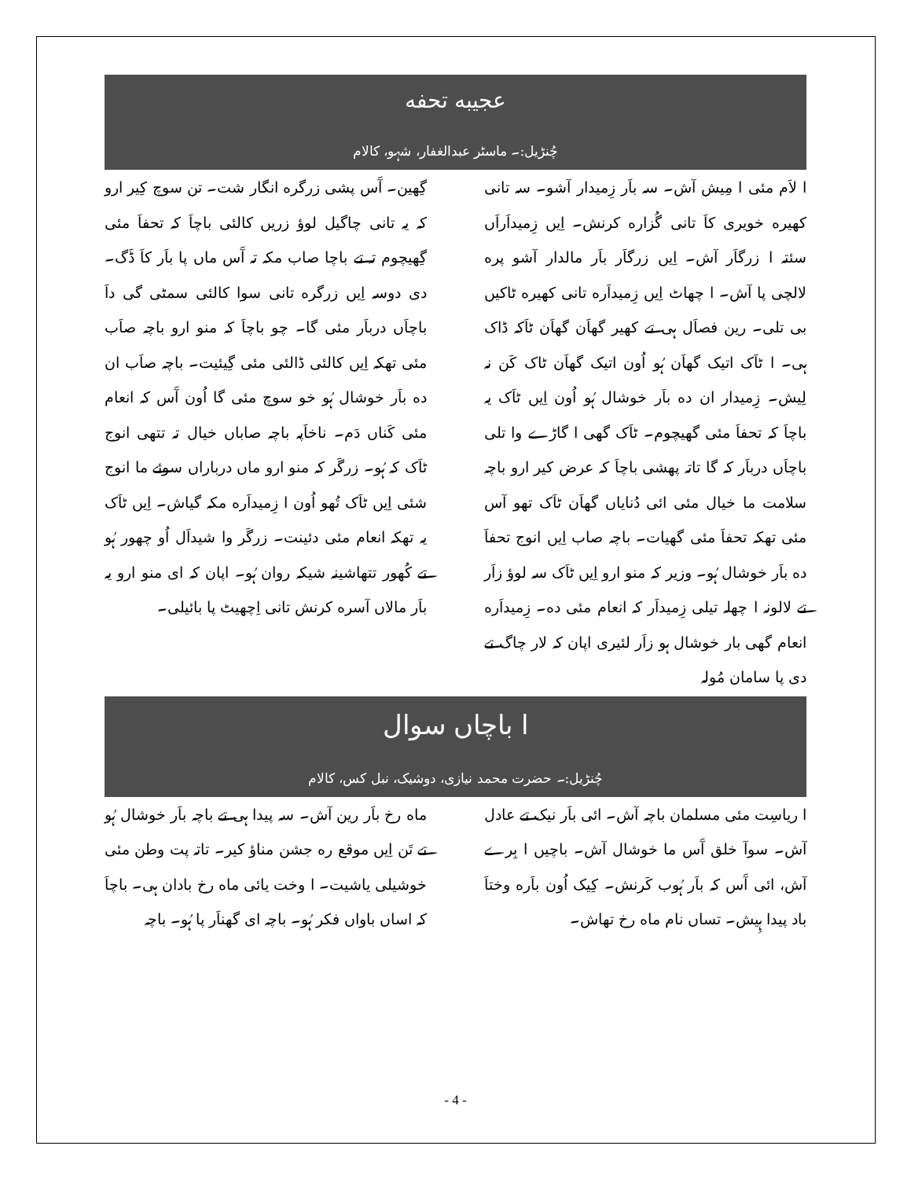عجیبه تحفه
چُنڑیل:۔ ماسٹر عبدالغفار، شہو، کالام
ا لاَم مئی ا مِیش آش۔ سہ باَر زِمیدار آشو۔ سہ تانی کھیره خویری کاَ تانی گُزاره کرنش۔ اِیں زِمیداَراَں سئتہ ا زرگاَر آش۔ اِیں زرگاَر باَر مالدار آشو پره لالچی پا آش۔ ا چھاٹ اِیں زِمیداَره تانی کھیره ٹاکیں بی تلی۔ رین فصاَل ہی تے کھیر گھاَن گھاَن ٹاَکہ ڈاک ہی۔ ا ٹاَک اتیک گھاَن ہُو اُون اتیک گھاَن ٹاک کَن نہ لِیش۔ زِمیدار ان ده باَر خوشال ہُو اُون اِیں ٹاَک یہ باچاَ کہ تحفاَ مئی گھیچوم۔ ٹاَک گھی ا گاڑے وا تلی باچاَں درباَر کہ گا تاتہ پھشی باچاَ کہ عرض کیر ارو باچہ سلامت ما خیال مئی ائی دُنایاں گھاَن ٹاَک تھو آس مئی تھکہ تحفاَ مئی گھیات۔ باچہ صاب اِیں انوج تحفاَ ده باَر خوشال ہُو۔ وزیر کہ منو ارو اِیں ٹاَک سہ لوؤ زاَر تے لالونہ ا چھلہ تیلی زِمیداَر کہ انعام مئی ده۔ زِمیداَره انعام گھی بار خوشال ہو زاَر لئیری اپان کہ لار چاگ تے دی پا سامان مُولہ
گِھین۔ آَس پشی زرگره انگار شت۔ تن سوچ کِیر ارو کہ یہ تانی چاگیل لوؤ زریں کالئی باچاَ کہ تحفاَ مئی گِھیچوم تہ تے باچا صاب مکہ تہ آَس ماں پا باَر کاَ ڈَگ۔ دی دوسہ اِیں زرگره تانی سوا کالئی سمٹی گی داَ باچاَں درباَر مئی گا۔ چو باچاَ کہ منو ارو باچہ صاَب مئی تھکہ اِیں کالئی ڈالئی مئی گِیئیت۔ باچہ صاَب ان ده باَر خوشال ہُو خو سوچ مئی گا اُون آَس کہ انعام مئی کَناں دَم۔ ناخاَپہ باچہ صاباں خیال تہ تتھی انوج ٹاَک کہ ہُو۔ زرگَر کہ منو ارو ماں درباراں سوئے ما انوج شئی اِیں ٹاَک تُھو اُون ا زِمیداَره مکہ گیاش۔ اِیں ٹاَک یہ تھکہ انعام مئی دئینت۔ زرگَر وا شیداَل اُو چھور ہُو تے کُھور تتھاشینہ شیکہ روان ہُو۔ اپان کہ ای منو ارو یہ باَر مالاں آسره کرنش تانی اِچھیٹ پا بائیلی۔
ا باچاں سوال
چُنڑیل:۔ حضرت محمد نیازی، دوشیک، نبل کس، کالام
ا ریاسِت مئی مسلمان باچہ آش۔ ائی باَر نیک تے عادل آش۔ سوآ خلق آَس ما خوشال آش۔ باچیں ا بِرے آش، ائی آَس کہ باَر ہُوب کَرنش۔ کِیک اُون باَره وختاَ باد پیدا ہِیش۔ تساں نام ماه رخ تھاش۔
ماه رخ باَر رین آش۔ سہ پیدا ہی تے باچہ باَر خوشال ہُو تے تَن اِیں موقع ره جشن مناؤ کیر۔ تاتہ پت وطن مئی خوشیلی یاشیت۔ ا وخت یائی ماه رخ بادان ہی۔ باچاَ کہ اساں باواں فکر ہُو۔ باچہ ای گھناَر پا ہُو۔ باچہ
- 4 -